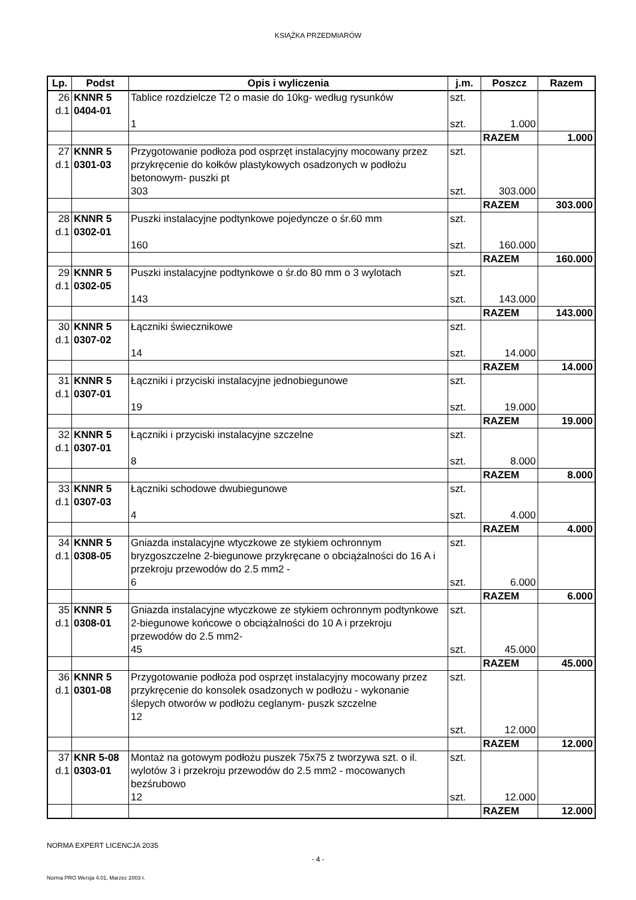KSIĄŻKA PRZEDMIARÓW
| Lp. | Podst | Opis i wyliczenia | j.m. | Poszcz | Razem |
| --- | --- | --- | --- | --- | --- |
| 26 d.1 | KNNR 5 0404-01 | Tablice rozdzielcze T2 o masie do 10kg- według rysunków 1 | szt. szt. | 1.000 | |
| | | | | RAZEM | 1.000 |
| 27 d.1 | KNNR 5 0301-03 | Przygotowanie podłoża pod osprzęt instalacyjny mocowany przez przykręcenie do kołków plastykowych osadzonych w podłożu betonowym- puszki pt 303 | szt. szt. | 303.000 | |
| | | | | RAZEM | 303.000 |
| 28 d.1 | KNNR 5 0302-01 | Puszki instalacyjne podtynkowe pojedyncze o śr.60 mm 160 | szt. szt. | 160.000 | |
| | | | | RAZEM | 160.000 |
| 29 d.1 | KNNR 5 0302-05 | Puszki instalacyjne podtynkowe o śr.do 80 mm o 3 wylotach 143 | szt. szt. | 143.000 | |
| | | | | RAZEM | 143.000 |
| 30 d.1 | KNNR 5 0307-02 | Łączniki świecznikowe 14 | szt. szt. | 14.000 | |
| | | | | RAZEM | 14.000 |
| 31 d.1 | KNNR 5 0307-01 | Łączniki i przyciski instalacyjne jednobiegunowe 19 | szt. szt. | 19.000 | |
| | | | | RAZEM | 19.000 |
| 32 d.1 | KNNR 5 0307-01 | Łączniki i przyciski instalacyjne szczelne 8 | szt. szt. | 8.000 | |
| | | | | RAZEM | 8.000 |
| 33 d.1 | KNNR 5 0307-03 | Łączniki schodowe dwubiegunowe 4 | szt. szt. | 4.000 | |
| | | | | RAZEM | 4.000 |
| 34 d.1 | KNNR 5 0308-05 | Gniazda instalacyjne wtyczkowe ze stykiem ochronnym bryzgoszczelne 2-biegunowe przykręcane o obciążalności do 16 A i przekroju przewodów do 2.5 mm2 - 6 | szt. szt. | 6.000 | |
| | | | | RAZEM | 6.000 |
| 35 d.1 | KNNR 5 0308-01 | Gniazda instalacyjne wtyczkowe ze stykiem ochronnym podtynkowe 2-biegunowe końcowe o obciążalności do 10 A i przekroju przewodów do 2.5 mm2- 45 | szt. szt. | 45.000 | |
| | | | | RAZEM | 45.000 |
| 36 d.1 | KNNR 5 0301-08 | Przygotowanie podłoża pod osprzęt instalacyjny mocowany przez przykręcenie do konsolek osadzonych w podłożu - wykonanie ślepych otworów w podłożu ceglanym- puszk szczelne 12 | szt. szt. | 12.000 | |
| | | | | RAZEM | 12.000 |
| 37 d.1 | KNR 5-08 0303-01 | Montaż na gotowym podłożu puszek 75x75 z tworzywa szt. o il. wylotów 3 i przekroju przewodów do 2.5 mm2 - mocowanych bezśrubowo 12 | szt. szt. | 12.000 | |
| | | | | RAZEM | 12.000 |
NORMA EXPERT LICENCJA 2035
- 4 -
Norma PRO Wersja 4.01, Marzec 2003 r.